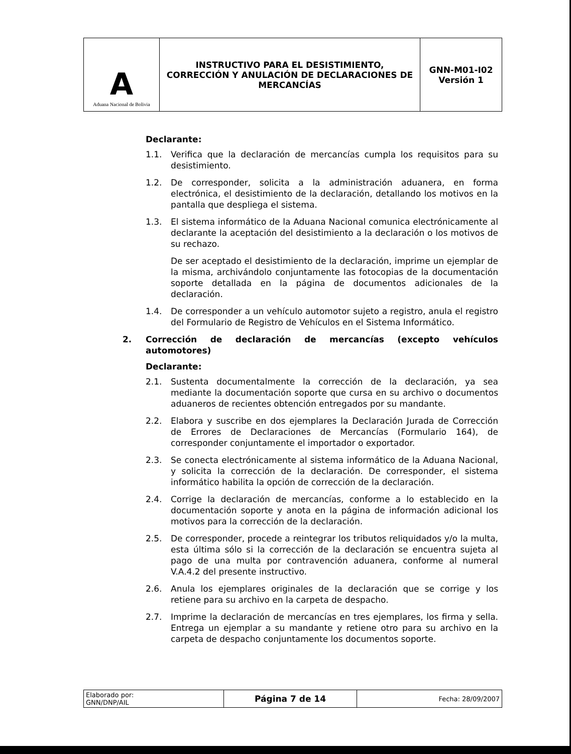| A Aduana Nacional de Bolivia | INSTRUCTIVO PARA EL DESISTIMIENTO, CORRECCIÓN Y ANULACIÓN DE DECLARACIONES DE MERCANCÍAS | GNN-M01-I02 Versión 1 |
Declarante:
1.1. Verifica que la declaración de mercancías cumpla los requisitos para su desistimiento.
1.2. De corresponder, solicita a la administración aduanera, en forma electrónica, el desistimiento de la declaración, detallando los motivos en la pantalla que despliega el sistema.
1.3. El sistema informático de la Aduana Nacional comunica electrónicamente al declarante la aceptación del desistimiento a la declaración o los motivos de su rechazo.
De ser aceptado el desistimiento de la declaración, imprime un ejemplar de la misma, archivándolo conjuntamente las fotocopias de la documentación soporte detallada en la página de documentos adicionales de la declaración.
1.4. De corresponder a un vehículo automotor sujeto a registro, anula el registro del Formulario de Registro de Vehículos en el Sistema Informático.
2. Corrección de declaración de mercancías (excepto vehículos automotores)
Declarante:
2.1. Sustenta documentalmente la corrección de la declaración, ya sea mediante la documentación soporte que cursa en su archivo o documentos aduaneros de recientes obtención entregados por su mandante.
2.2. Elabora y suscribe en dos ejemplares la Declaración Jurada de Corrección de Errores de Declaraciones de Mercancías (Formulario 164), de corresponder conjuntamente el importador o exportador.
2.3. Se conecta electrónicamente al sistema informático de la Aduana Nacional, y solicita la corrección de la declaración. De corresponder, el sistema informático habilita la opción de corrección de la declaración.
2.4. Corrige la declaración de mercancías, conforme a lo establecido en la documentación soporte y anota en la página de información adicional los motivos para la corrección de la declaración.
2.5. De corresponder, procede a reintegrar los tributos reliquidados y/o la multa, esta última sólo si la corrección de la declaración se encuentra sujeta al pago de una multa por contravención aduanera, conforme al numeral V.A.4.2 del presente instructivo.
2.6. Anula los ejemplares originales de la declaración que se corrige y los retiene para su archivo en la carpeta de despacho.
2.7. Imprime la declaración de mercancías en tres ejemplares, los firma y sella. Entrega un ejemplar a su mandante y retiene otro para su archivo en la carpeta de despacho conjuntamente los documentos soporte.
| Elaborado por: GNN/DNP/AIL | Página 7 de 14 | Fecha: 28/09/2007 |